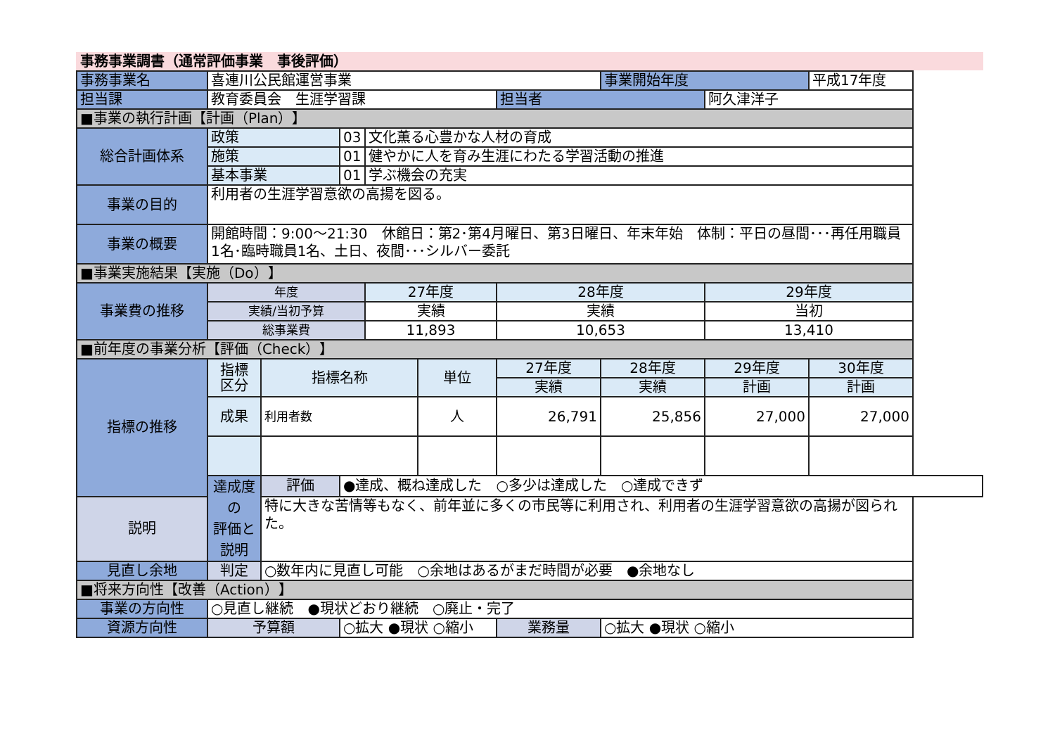事務事業調書（通常評価事業　事後評価）
| 事務事業名 | 喜連川公民館運営事業 | | | | | | 事業開始年度 | | 平成17年度 |
| 担当課 | 教育委員会 生涯学習課 | | | | | 担当者 | | 阿久津洋子 | |
| ■事業の執行計画【計画（Plan）】 | | | | | | | | | |
| 総合計画体系 | 政策 | | 03 | 文化薫る心豊かな人材の育成 | | | | | |
| | 施策 | | 01 | 健やかに人を育み生涯にわたる学習活動の推進 | | | | | |
| | 基本事業 | | 01 | 学ぶ機会の充実 | | | | | |
| 事業の目的 | 利用者の生涯学習意欲の高揚を図る。 | | | | | | | | |
| 事業の概要 | 開館時間：9:00～21:30 休館日：第2･第4月曜日、第3日曜日、年末年始 体制：平日の昼間･･･再任用職員1名･臨時職員1名、土日、夜間･･･シルバー委託 | | | | | | | | |
| ■事業実施結果【実施（Do）】 | | | | | | | | | |
| 事業費の推移 | 年度 | | | 27年度 | | 28年度 | | 29年度 | |
| | 実績/当初予算 | | | 実績 | | 実績 | | 当初 | |
| | 総事業費 | | | 11,893 | | 10,653 | | 13,410 | |
| ■前年度の事業分析【評価（Check）】 | | | | | | | | | |
| 指標の推移 | 指標 区分 | 指標名称 | | | 単位 | 27年度 | 28年度 | 29年度 | 30年度 |
| | | | | | | 実績 | 実績 | 計画 | 計画 |
| | 成果 | 利用者数 | | | 人 | 26,791 | 25,856 | 27,000 | 27,000 |
| | 達成度の 評価と説明 | 評価 | ●達成、概ね達成した ○多少は達成した ○達成できず | | | | | | |
| 説明 | | 特に大きな苦情等もなく、前年並に多くの市民等に利用され、利用者の生涯学習意欲の高揚が図られた。 | | | | | | | |
| 見直し余地 | 判定 | ○数年内に見直し可能 ○余地はあるがまだ時間が必要 ●余地なし | | | | | | | |
| ■将来方向性【改善（Action）】 | | | | | | | | | |
| 事業の方向性 | ○見直し継続 ●現状どおり継続 ○廃止・完了 | | | | | | | | |
| 資源方向性 | 予算額 | | ○拡大 ●現状 ○縮小 | | | 業務量 | ○拡大 ●現状 ○縮小 | | |